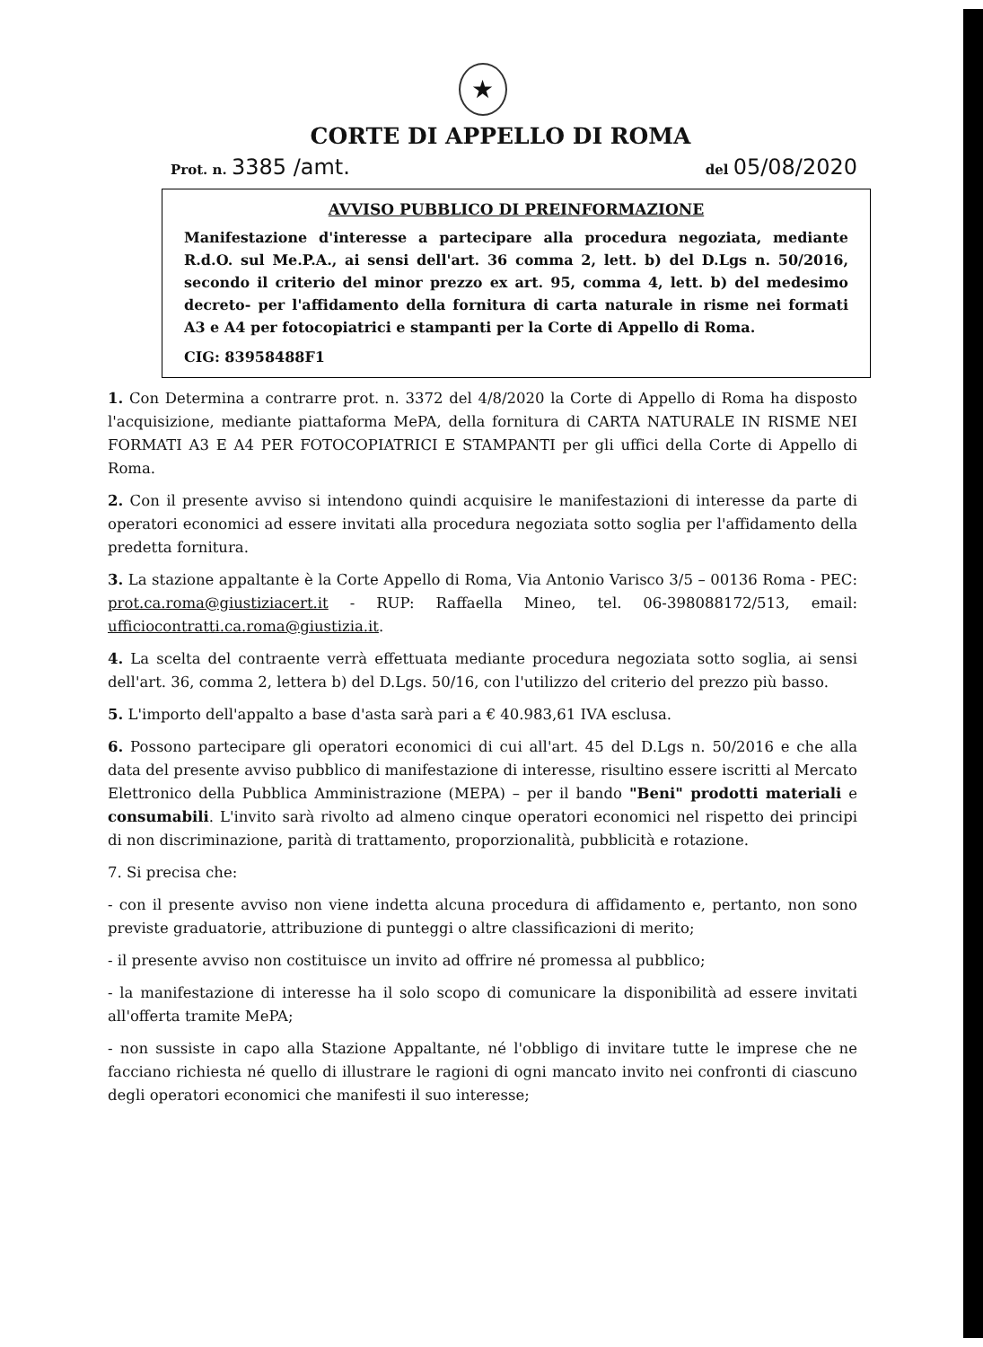★
CORTE DI APPELLO DI ROMA
Prot. n. 3385 /amt. del 05/08/2020
AVVISO PUBBLICO DI PREINFORMAZIONE
Manifestazione d'interesse a partecipare alla procedura negoziata, mediante R.d.O. sul Me.P.A., ai sensi dell'art. 36 comma 2, lett. b) del D.Lgs n. 50/2016, secondo il criterio del minor prezzo ex art. 95, comma 4, lett. b) del medesimo decreto- per l'affidamento della fornitura di carta naturale in risme nei formati A3 e A4 per fotocopiatrici e stampanti per la Corte di Appello di Roma.
CIG: 83958488F1
1. Con Determina a contrarre prot. n. 3372 del 4/8/2020 la Corte di Appello di Roma ha disposto l'acquisizione, mediante piattaforma MePA, della fornitura di CARTA NATURALE IN RISME NEI FORMATI A3 E A4 PER FOTOCOPIATRICI E STAMPANTI per gli uffici della Corte di Appello di Roma.
2. Con il presente avviso si intendono quindi acquisire le manifestazioni di interesse da parte di operatori economici ad essere invitati alla procedura negoziata sotto soglia per l'affidamento della predetta fornitura.
3. La stazione appaltante è la Corte Appello di Roma, Via Antonio Varisco 3/5 – 00136 Roma - PEC: prot.ca.roma@giustiziacert.it - RUP: Raffaella Mineo, tel. 06-398088172/513, email: ufficiocontratti.ca.roma@giustizia.it.
4. La scelta del contraente verrà effettuata mediante procedura negoziata sotto soglia, ai sensi dell'art. 36, comma 2, lettera b) del D.Lgs. 50/16, con l'utilizzo del criterio del prezzo più basso.
5. L'importo dell'appalto a base d'asta sarà pari a € 40.983,61 IVA esclusa.
6. Possono partecipare gli operatori economici di cui all'art. 45 del D.Lgs n. 50/2016 e che alla data del presente avviso pubblico di manifestazione di interesse, risultino essere iscritti al Mercato Elettronico della Pubblica Amministrazione (MEPA) – per il bando "Beni" prodotti materiali e consumabili. L'invito sarà rivolto ad almeno cinque operatori economici nel rispetto dei principi di non discriminazione, parità di trattamento, proporzionalità, pubblicità e rotazione.
7. Si precisa che:
- con il presente avviso non viene indetta alcuna procedura di affidamento e, pertanto, non sono previste graduatorie, attribuzione di punteggi o altre classificazioni di merito;
- il presente avviso non costituisce un invito ad offrire né promessa al pubblico;
- la manifestazione di interesse ha il solo scopo di comunicare la disponibilità ad essere invitati all'offerta tramite MePA;
- non sussiste in capo alla Stazione Appaltante, né l'obbligo di invitare tutte le imprese che ne facciano richiesta né quello di illustrare le ragioni di ogni mancato invito nei confronti di ciascuno degli operatori economici che manifesti il suo interesse;